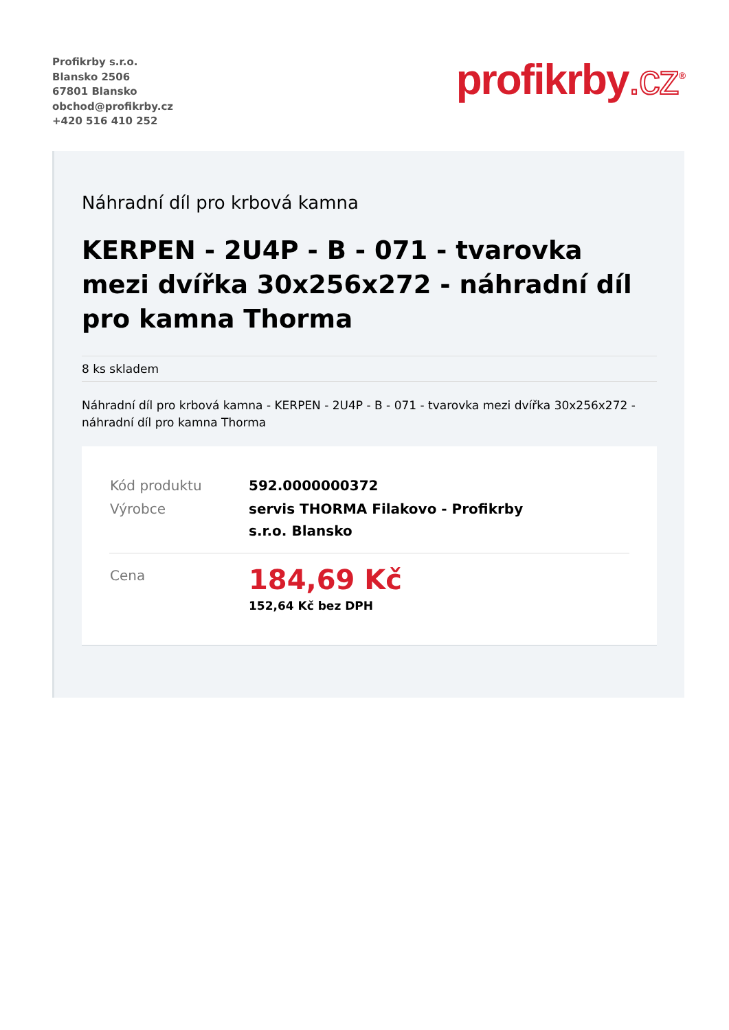Profikrby s.r.o.
Blansko 2506
67801 Blansko
obchod@profikrby.cz
+420 516 410 252
profikrby.cz<sup>®</sup>
Náhradní díl pro krbová kamna
KERPEN - 2U4P - B - 071 - tvarovka mezi dvířka 30x256x272 - náhradní díl pro kamna Thorma
8 ks skladem
Náhradní díl pro krbová kamna - KERPEN - 2U4P - B - 071 - tvarovka mezi dvířka 30x256x272 - náhradní díl pro kamna Thorma
| Kód produktu | 592.0000000372 |
| Výrobce | servis THORMA Filakovo - Profikrby s.r.o. Blansko |
| Cena | 184,69 Kč 152,64 Kč bez DPH |